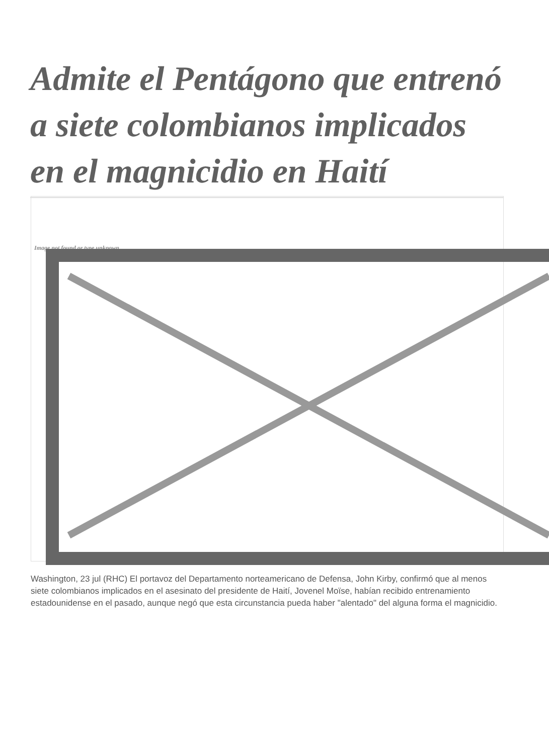Admite el Pentágono que entrenó a siete colombianos implicados en el magnicidio en Haití
Image not found or type unknown
Washington, 23 jul (RHC) El portavoz del Departamento norteamericano de Defensa, John Kirby, confirmó que al menos siete colombianos implicados en el asesinato del presidente de Haití, Jovenel Moïse, habían recibido entrenamiento estadounidense en el pasado, aunque negó que esta circunstancia pueda haber "alentado" del alguna forma el magnicidio.